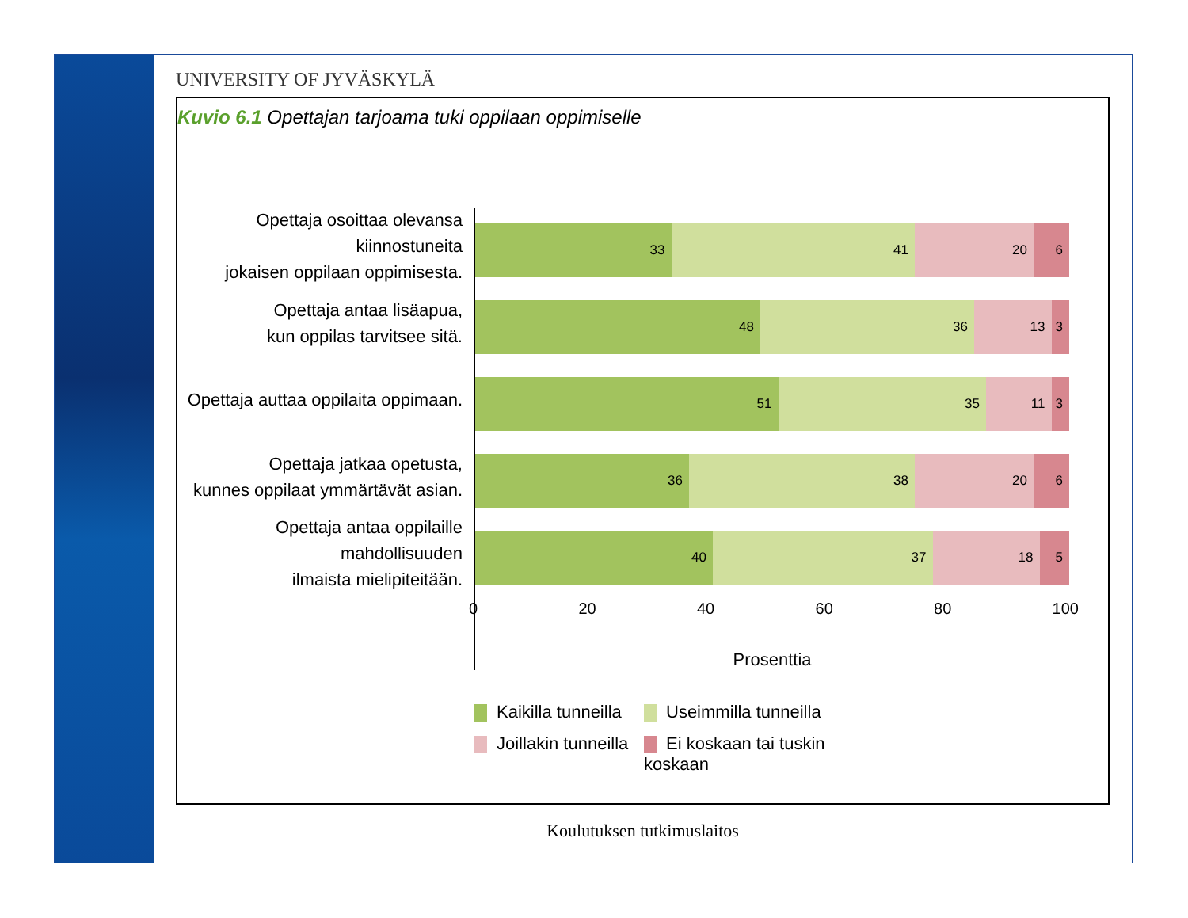UNIVERSITY OF JYVÄSKYLÄ
Kuvio 6.1 Opettajan tarjoama tuki oppilaan oppimiselle
Opettaja osoittaa olevansa kiinnostuneita
jokaisen oppilaan oppimisesta.
Opettaja antaa lisäapua,
kun oppilas tarvitsee sitä.
Opettaja auttaa oppilaita oppimaan.
Opettaja jatkaa opetusta,
kunnes oppilaat ymmärtävät asian.
Opettaja antaa oppilaille mahdollisuuden
ilmaista mielipiteitään.
33 41 20 6
48 36 13 3
51 35 11 3
36 38 20 6
40 37 18 5
0 20 40 60 80 100
Prosenttia
Kaikilla tunneilla
Useimmilla tunneilla
Joillakin tunneilla
Ei koskaan tai tuskin koskaan
Koulutuksen tutkimuslaitos